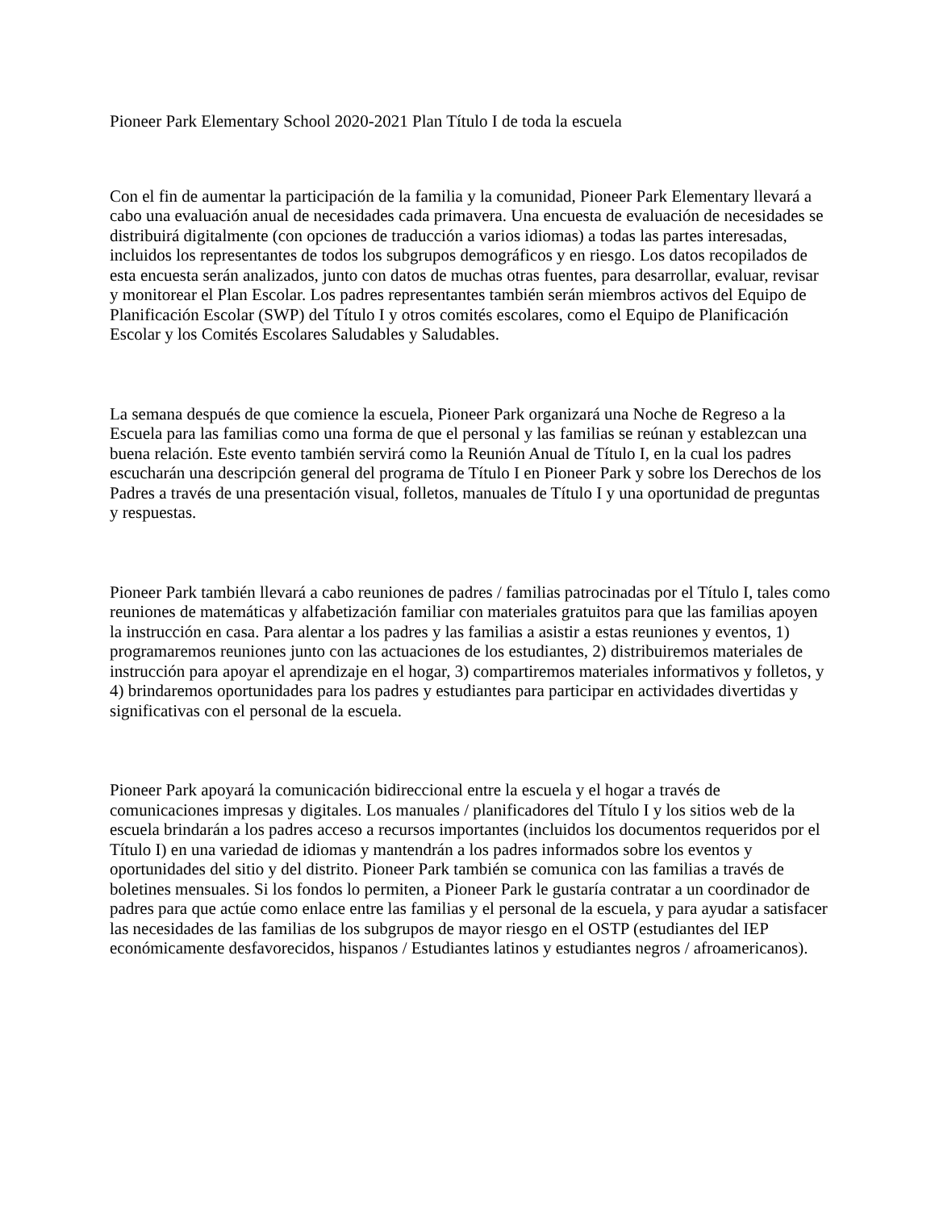Pioneer Park Elementary School 2020-2021 Plan Título I de toda la escuela
Con el fin de aumentar la participación de la familia y la comunidad, Pioneer Park Elementary llevará a cabo una evaluación anual de necesidades cada primavera. Una encuesta de evaluación de necesidades se distribuirá digitalmente (con opciones de traducción a varios idiomas) a todas las partes interesadas, incluidos los representantes de todos los subgrupos demográficos y en riesgo. Los datos recopilados de esta encuesta serán analizados, junto con datos de muchas otras fuentes, para desarrollar, evaluar, revisar y monitorear el Plan Escolar. Los padres representantes también serán miembros activos del Equipo de Planificación Escolar (SWP) del Título I y otros comités escolares, como el Equipo de Planificación Escolar y los Comités Escolares Saludables y Saludables.
La semana después de que comience la escuela, Pioneer Park organizará una Noche de Regreso a la Escuela para las familias como una forma de que el personal y las familias se reúnan y establezcan una buena relación. Este evento también servirá como la Reunión Anual de Título I, en la cual los padres escucharán una descripción general del programa de Título I en Pioneer Park y sobre los Derechos de los Padres a través de una presentación visual, folletos, manuales de Título I y una oportunidad de preguntas y respuestas.
Pioneer Park también llevará a cabo reuniones de padres / familias patrocinadas por el Título I, tales como reuniones de matemáticas y alfabetización familiar con materiales gratuitos para que las familias apoyen la instrucción en casa. Para alentar a los padres y las familias a asistir a estas reuniones y eventos, 1) programaremos reuniones junto con las actuaciones de los estudiantes, 2) distribuiremos materiales de instrucción para apoyar el aprendizaje en el hogar, 3) compartiremos materiales informativos y folletos, y 4) brindaremos oportunidades para los padres y estudiantes para participar en actividades divertidas y significativas con el personal de la escuela.
Pioneer Park apoyará la comunicación bidireccional entre la escuela y el hogar a través de comunicaciones impresas y digitales. Los manuales / planificadores del Título I y los sitios web de la escuela brindarán a los padres acceso a recursos importantes (incluidos los documentos requeridos por el Título I) en una variedad de idiomas y mantendrán a los padres informados sobre los eventos y oportunidades del sitio y del distrito. Pioneer Park también se comunica con las familias a través de boletines mensuales. Si los fondos lo permiten, a Pioneer Park le gustaría contratar a un coordinador de padres para que actúe como enlace entre las familias y el personal de la escuela, y para ayudar a satisfacer las necesidades de las familias de los subgrupos de mayor riesgo en el OSTP (estudiantes del IEP económicamente desfavorecidos, hispanos / Estudiantes latinos y estudiantes negros / afroamericanos).